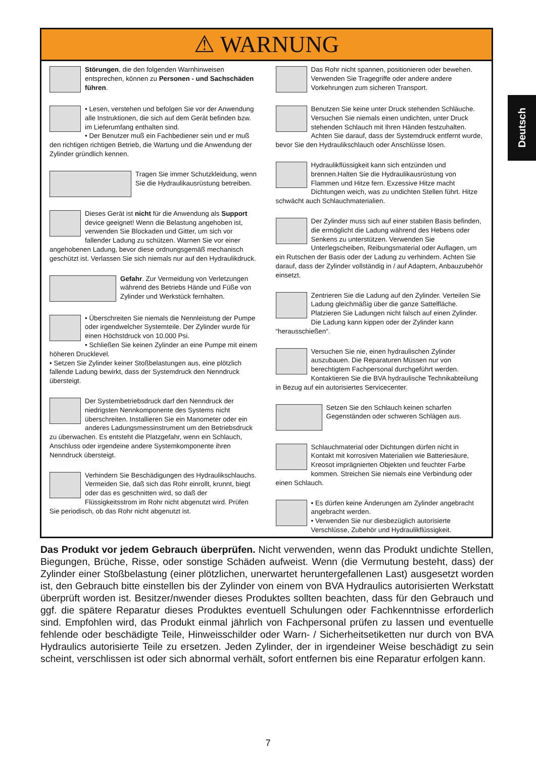Deutsch
⚠ WARNUNG
Störungen, die den folgenden Warnhinweisen entsprechen, können zu Personen - und Sachschäden führen.
• Lesen, verstehen und befolgen Sie vor der Anwendung alle Instruktionen, die sich auf dem Gerät befinden bzw. im Lieferumfang enthalten sind.
• Der Benutzer muß ein Fachbediener sein und er muß den richtigen richtigen Betrieb, die Wartung und die Anwendung der Zylinder gründlich kennen.
Tragen Sie immer Schutzkleidung, wenn Sie die Hydraulikausrüstung betreiben.
Dieses Gerät ist nicht für die Anwendung als Support device geeignet! Wenn die Belastung angehoben ist, verwenden Sie Blockaden und Gitter, um sich vor fallender Ladung zu schützen. Warnen Sie vor einer angehobenen Ladung, bevor diese ordnungsgemäß mechanisch geschützt ist. Verlassen Sie sich niemals nur auf den Hydraulikdruck.
Gefahr. Zur Vermeidung von Verletzungen während des Betriebs Hände und Füße von Zylinder und Werkstück fernhalten.
• Überschreiten Sie niemals die Nennleistung der Pumpe oder irgendwelcher Systemteile. Der Zylinder wurde für einen Höchstdruck von 10.000 Psi.
• Schließen Sie keinen Zylinder an eine Pumpe mit einem höheren Drucklevel.
• Setzen Sie Zylinder keiner Stoßbelastungen aus, eine plötzlich fallende Ladung bewirkt, dass der Systemdruck den Nenndruck übersteigt.
Der Systembetriebsdruck darf den Nenndruck der niedrigsten Nennkomponente des Systems nicht überschreiten. Installieren Sie ein Manometer oder ein anderes Ladungsmessinstrument um den Betriebsdruck zu überwachen. Es entsteht die Platzgefahr, wenn ein Schlauch, Anschluss oder irgendeine andere Systemkomponente ihren Nenndruck übersteigt.
Verhindern Sie Beschädigungen des Hydraulikschlauchs. Vermeiden Sie, daß sich das Rohr einrollt, krunnt, biegt oder das es geschnitten wird, so daß der Flüssigkeitsstrom im Rohr nicht abgenutzt wird. Prüfen Sie periodisch, ob das Rohr nicht abgenutzt ist.
Das Rohr nicht spannen, positionieren oder bewehen. Verwenden Sie Tragegriffe oder andere andere Vorkehrungen zum sicheren Transport.
Benutzen Sie keine unter Druck stehenden Schläuche. Versuchen Sie niemals einen undichten, unter Druck stehenden Schlauch mit Ihren Händen festzuhalten. Achten Sie darauf, dass der Systemdruck entfernt wurde, bevor Sie den Hydraulikschlauch oder Anschlüsse lösen.
Hydraulikflüssigkeit kann sich entzünden und brennen.Halten Sie die Hydraulikausrüstung von Flammen und Hitze fern. Exzessive Hitze macht Dichtungen weich, was zu undichten Stellen führt. Hitze schwächt auch Schlauchmaterialien.
Der Zylinder muss sich auf einer stabilen Basis befinden, die ermöglicht die Ladung während des Hebens oder Senkens zu unterstützen. Verwenden Sie Unterlegscheiben, Reibungsmaterial oder Auflagen, um ein Rutschen der Basis oder der Ladung zu verhindern. Achten Sie darauf, dass der Zylinder vollständig in / auf Adaptern, Anbauzubehör einsetzt.
Zentrieren Sie die Ladung auf den Zylinder. Verteilen Sie Ladung gleichmäßig über die ganze Sattelfläche. Platzieren Sie Ladungen nicht falsch auf einen Zylinder. Die Ladung kann kippen oder der Zylinder kann “herausschießen“.
Versuchen Sie nie, einen hydraulischen Zylinder auszubauen. Die Reparaturen Müssen nur von berechtigtem Fachpersonal durchgeführt werden. Kontaktieren Sie die BVA hydraulische Technikabteilung in Bezug auf ein autorisiertes Servicecenter.
Setzen Sie den Schlauch keinen scharfen Gegenständen oder schweren Schlägen aus.
Schlauchmaterial oder Dichtungen dürfen nicht in Kontakt mit korrosiven Materialien wie Batteriesäure, Kreosot imprägnierten Objekten und feuchter Farbe kommen. Streichen Sie niemals eine Verbindung oder einen Schlauch.
• Es dürfen keine Änderungen am Zylinder angebracht angebracht werden.
• Verwenden Sie nur diesbezüglich autorisierte Verschlüsse, Zubehör und Hydraulikflüssigkeit.
Das Produkt vor jedem Gebrauch überprüfen. Nicht verwenden, wenn das Produkt undichte Stellen, Biegungen, Brüche, Risse, oder sonstige Schäden aufweist. Wenn (die Vermutung besteht, dass) der Zylinder einer Stoßbelastung (einer plötzlichen, unerwartet heruntergefallenen Last) ausgesetzt worden ist, den Gebrauch bitte einstellen bis der Zylinder von einem von BVA Hydraulics autorisierten Werkstatt überprüft worden ist. Besitzer/nwender dieses Produktes sollten beachten, dass für den Gebrauch und ggf. die spätere Reparatur dieses Produktes eventuell Schulungen oder Fachkenntnisse erforderlich sind. Empfohlen wird, das Produkt einmal jährlich von Fachpersonal prüfen zu lassen und eventuelle fehlende oder beschädigte Teile, Hinweisschilder oder Warn- / Sicherheitsetiketten nur durch von BVA Hydraulics autorisierte Teile zu ersetzen. Jeden Zylinder, der in irgendeiner Weise beschädigt zu sein scheint, verschlissen ist oder sich abnormal verhält, sofort entfernen bis eine Reparatur erfolgen kann.
7